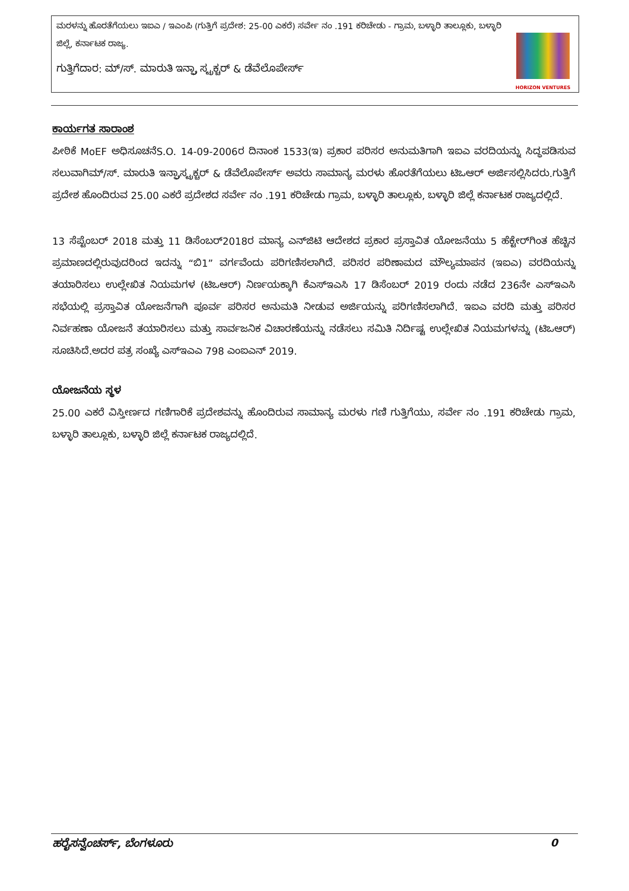| ಮರಳನ್ನು ಹೊರತೆಗೆಯಲು ಇಐಎ / ಇಎಂಪಿ (ಗುತ್ತಿಗೆ ಪ್ರದೇಶ: 25-00 ಎಕರೆ) ಸರ್ವೇ ನಂ .191 ಕರಿಚೇಡು - ಗ್ರಾಮ, ಬಳ್ಳಾರಿ ತಾಲ್ಲೂಕು, ಬಳ್ಳಾರಿ ಜಿಲ್ಲೆ, ಕರ್ನಾಟಕ ರಾಜ್ಯ. ಗುತ್ತಿಗೆದಾರ: ಮ್/ಸ್. ಮಾರುತಿ ಇನ್ಫ್ರಾ ಸ್ಟ್ರಕ್ಚರ್ & ಡೆವೆಲೊಪೇರ್ಸ್ | HORIZON VENTURES |
ಕಾರ್ಯಗತ ಸಾರಾಂಶ
ಪೀಠಿಕೆ MoEF ಅಧಿಸೂಚನೆS.O. 14-09-2006ರ ದಿನಾಂಕ 1533(ಇ) ಪ್ರಕಾರ ಪರಿಸರ ಅನುಮತಿಗಾಗಿ ಇಐಎ ವರದಿಯನ್ನು ಸಿದ್ಧಪಡಿಸುವ ಸಲುವಾಗಿಮ್/ಸ್. ಮಾರುತಿ ಇನ್ಫ್ರಾಸ್ಟ್ರಕ್ಚರ್ & ಡೆವೆಲೊಪೇರ್ಸ್ ಅವರು ಸಾಮಾನ್ಯ ಮರಳು ಹೊರತೆಗೆಯಲು ಟಿಒಆರ್ ಅರ್ಜಿಸಲ್ಲಿಸಿದರು.ಗುತ್ತಿಗೆ ಪ್ರದೇಶ ಹೊಂದಿರುವ 25.00 ಎಕರೆ ಪ್ರದೇಶದ ಸರ್ವೇ ನಂ .191 ಕರಿಚೇಡು ಗ್ರಾಮ, ಬಳ್ಳಾರಿ ತಾಲ್ಲೂಕು, ಬಳ್ಳಾರಿ ಜಿಲ್ಲೆ ಕರ್ನಾಟಕ ರಾಜ್ಯದಲ್ಲಿದೆ.
13 ಸೆಪ್ಟೆಂಬರ್ 2018 ಮತ್ತು 11 ಡಿಸೆಂಬರ್2018ರ ಮಾನ್ಯ ಎನ್‌ಜಿಟಿ ಆದೇಶದ ಪ್ರಕಾರ ಪ್ರಸ್ತಾವಿತ ಯೋಜನೆಯು 5 ಹೆಕ್ಟೇರ್‌ಗಿಂತ ಹೆಚ್ಚಿನ ಪ್ರಮಾಣದಲ್ಲಿರುವುದರಿಂದ ಇದನ್ನು “ಬಿ1” ವರ್ಗವೆಂದು ಪರಿಗಣಿಸಲಾಗಿದೆ. ಪರಿಸರ ಪರಿಣಾಮದ ಮೌಲ್ಯಮಾಪನ (ಇಐಎ) ವರದಿಯನ್ನು ತಯಾರಿಸಲು ಉಲ್ಲೇಖಿತ ನಿಯಮಗಳ (ಟಿಒಆರ್) ನಿರ್ಣಯಕ್ಕಾಗಿ ಕೆಎಸ್‌ಇಎಸಿ 17 ಡಿಸೆಂಬರ್ 2019 ರಂದು ನಡೆದ 236ನೇ ಎಸ್‌ಇಎಸಿ ಸಭೆಯಲ್ಲಿ ಪ್ರಸ್ತಾವಿತ ಯೋಜನೆಗಾಗಿ ಪೂರ್ವ ಪರಿಸರ ಅನುಮತಿ ನೀಡುವ ಅರ್ಜಿಯನ್ನು ಪರಿಗಣಿಸಲಾಗಿದೆ. ಇಐಎ ವರದಿ ಮತ್ತು ಪರಿಸರ ನಿರ್ವಹಣಾ ಯೋಜನೆ ತಯಾರಿಸಲು ಮತ್ತು ಸಾರ್ವಜನಿಕ ವಿಚಾರಣೆಯನ್ನು ನಡೆಸಲು ಸಮಿತಿ ನಿರ್ದಿಷ್ಟ ಉಲ್ಲೇಖಿತ ನಿಯಮಗಳನ್ನು (ಟಿಒಆರ್) ಸೂಚಿಸಿದೆ.ಅದರ ಪತ್ರ ಸಂಖ್ಯೆ ಎಸ್‌ಇಎಎ 798 ಎಂಐಎನ್ 2019.
ಯೋಜನೆಯ ಸ್ಥಳ
25.00 ಎಕರೆ ವಿಸ್ತೀರ್ಣದ ಗಣಿಗಾರಿಕೆ ಪ್ರದೇಶವನ್ನು ಹೊಂದಿರುವ ಸಾಮಾನ್ಯ ಮರಳು ಗಣಿ ಗುತ್ತಿಗೆಯು, ಸರ್ವೇ ನಂ .191 ಕರಿಚೇಡು ಗ್ರಾಮ, ಬಳ್ಳಾರಿ ತಾಲ್ಲೂಕು, ಬಳ್ಳಾರಿ ಜಿಲ್ಲೆ ಕರ್ನಾಟಕ ರಾಜ್ಯದಲ್ಲಿದೆ.
ಹರೈಸನ್ವೆಂಚರ್ಸ್, ಬೆಂಗಳೂರು 0